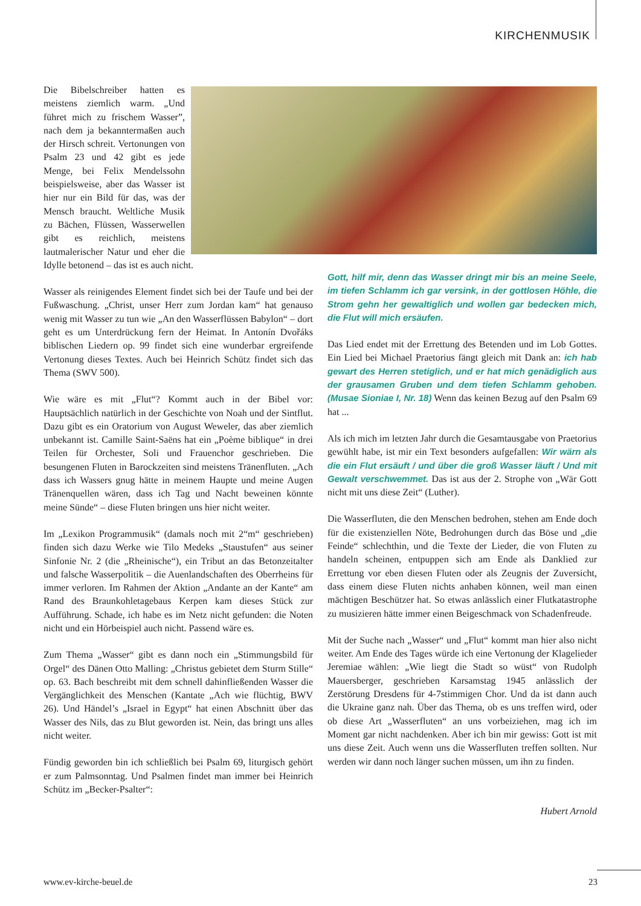KIRCHENMUSIK
Die Bibelschreiber hatten es meistens ziemlich warm. „Und führet mich zu frischem Wasser”, nach dem ja bekanntermaßen auch der Hirsch schreit. Vertonungen von Psalm 23 und 42 gibt es jede Menge, bei Felix Mendelssohn beispielsweise, aber das Wasser ist hier nur ein Bild für das, was der Mensch braucht. Weltliche Musik zu Bächen, Flüssen, Wasserwellen gibt es reichlich, meistens lautmalerischer Natur und eher die Idylle betonend – das ist es auch nicht.
Wasser als reinigendes Element findet sich bei der Taufe und bei der Fußwaschung. „Christ, unser Herr zum Jordan kam“ hat genauso wenig mit Wasser zu tun wie „An den Wasserflüssen Babylon“ – dort geht es um Unterdrückung fern der Heimat. In Antonín Dvořáks biblischen Liedern op. 99 findet sich eine wunderbar ergreifende Vertonung dieses Textes. Auch bei Heinrich Schütz findet sich das Thema (SWV 500).
Wie wäre es mit „Flut“? Kommt auch in der Bibel vor: Hauptsächlich natürlich in der Geschichte von Noah und der Sintflut. Dazu gibt es ein Oratorium von August Weweler, das aber ziemlich unbekannt ist. Camille Saint-Saëns hat ein „Poème biblique“ in drei Teilen für Orchester, Soli und Frauenchor geschrieben. Die besungenen Fluten in Barockzeiten sind meistens Tränenfluten. „Ach dass ich Wassers gnug hätte in meinem Haupte und meine Augen Tränenquellen wären, dass ich Tag und Nacht beweinen könnte meine Sünde“ – diese Fluten bringen uns hier nicht weiter.
Im „Lexikon Programmusik“ (damals noch mit 2“m“ geschrieben) finden sich dazu Werke wie Tilo Medeks „Staustufen“ aus seiner Sinfonie Nr. 2 (die „Rheinische“), ein Tribut an das Betonzeitalter und falsche Wasserpolitik – die Auenlandschaften des Oberrheins für immer verloren. Im Rahmen der Aktion „Andante an der Kante“ am Rand des Braunkohletagebaus Kerpen kam dieses Stück zur Aufführung. Schade, ich habe es im Netz nicht gefunden: die Noten nicht und ein Hörbeispiel auch nicht. Passend wäre es.
Zum Thema „Wasser“ gibt es dann noch ein „Stimmungsbild für Orgel“ des Dänen Otto Malling: „Christus gebietet dem Sturm Stille“ op. 63. Bach beschreibt mit dem schnell dahinfließenden Wasser die Vergänglichkeit des Menschen (Kantate „Ach wie flüchtig, BWV 26). Und Händel’s „Israel in Egypt“ hat einen Abschnitt über das Wasser des Nils, das zu Blut geworden ist. Nein, das bringt uns alles nicht weiter.
Fündig geworden bin ich schließlich bei Psalm 69, liturgisch gehört er zum Palmsonntag. Und Psalmen findet man immer bei Heinrich Schütz im „Becker-Psalter“:
Gott, hilf mir, denn das Wasser dringt mir bis an meine Seele, im tiefen Schlamm ich gar versink, in der gottlosen Höhle, die Strom gehn her gewaltiglich und wollen gar bedecken mich, die Flut will mich ersäufen.
Das Lied endet mit der Errettung des Betenden und im Lob Gottes. Ein Lied bei Michael Praetorius fängt gleich mit Dank an: ich hab gewart des Herren stetiglich, und er hat mich genädiglich aus der grausamen Gruben und dem tiefen Schlamm gehoben. (Musae Sioniae I, Nr. 18) Wenn das keinen Bezug auf den Psalm 69 hat ...
Als ich mich im letzten Jahr durch die Gesamtausgabe von Praetorius gewühlt habe, ist mir ein Text besonders aufgefallen: Wir wärn als die ein Flut ersäuft / und über die groß Wasser läuft / Und mit Gewalt verschwemmet. Das ist aus der 2. Strophe von „Wär Gott nicht mit uns diese Zeit“ (Luther).
Die Wasserfluten, die den Menschen bedrohen, stehen am Ende doch für die existenziellen Nöte, Bedrohungen durch das Böse und „die Feinde“ schlechthin, und die Texte der Lieder, die von Fluten zu handeln scheinen, entpuppen sich am Ende als Danklied zur Errettung vor eben diesen Fluten oder als Zeugnis der Zuversicht, dass einem diese Fluten nichts anhaben können, weil man einen mächtigen Beschützer hat. So etwas anlässlich einer Flutkatastrophe zu musizieren hätte immer einen Beigeschmack von Schadenfreude.
Mit der Suche nach „Wasser“ und „Flut“ kommt man hier also nicht weiter. Am Ende des Tages würde ich eine Vertonung der Klagelieder Jeremiae wählen: „Wie liegt die Stadt so wüst“ von Rudolph Mauersberger, geschrieben Karsamstag 1945 anlässlich der Zerstörung Dresdens für 4-7stimmigen Chor. Und da ist dann auch die Ukraine ganz nah. Über das Thema, ob es uns treffen wird, oder ob diese Art „Wasserfluten“ an uns vorbeiziehen, mag ich im Moment gar nicht nachdenken. Aber ich bin mir gewiss: Gott ist mit uns diese Zeit. Auch wenn uns die Wasserfluten treffen sollten. Nur werden wir dann noch länger suchen müssen, um ihn zu finden.
Hubert Arnold
www.ev-kirche-beuel.de 23